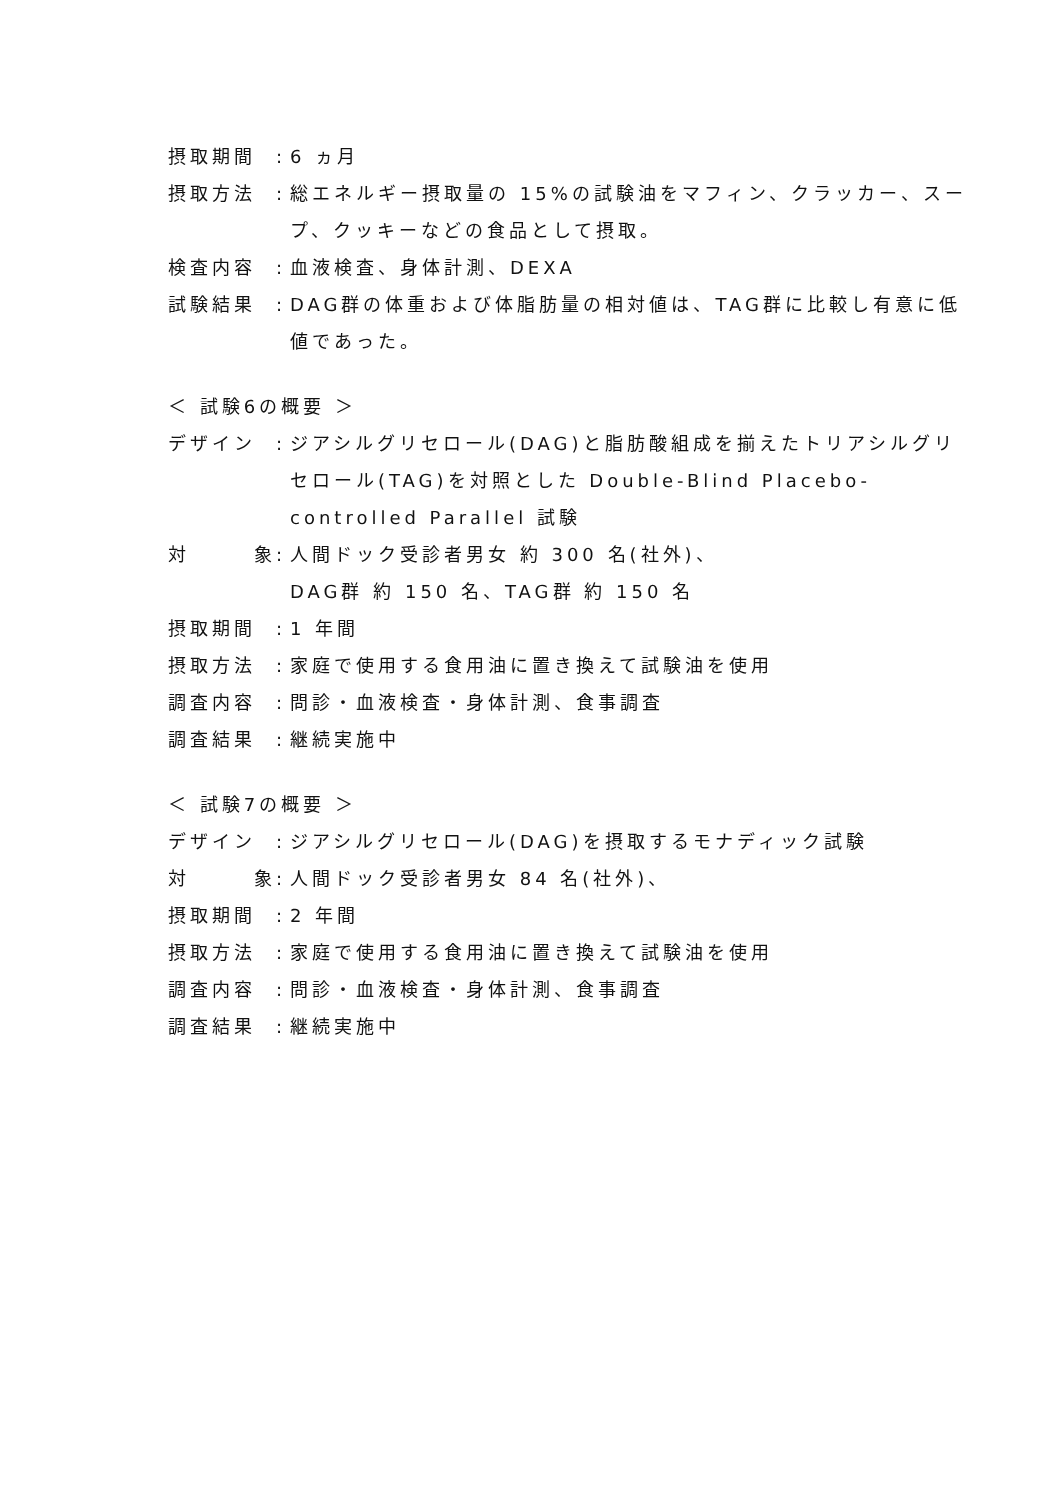摂取期間: 6 ヵ月
摂取方法: 総エネルギー摂取量の 15%の試験油をマフィン、クラッカー、スープ、クッキーなどの食品として摂取。
検査内容: 血液検査、身体計測、DEXA
試験結果: DAG群の体重および体脂肪量の相対値は、TAG群に比較し有意に低値であった。
＜ 試験6の概要 ＞
デザイン: ジアシルグリセロール(DAG)と脂肪酸組成を揃えたトリアシルグリセロール(TAG)を対照とした Double-Blind Placebo-controlled Parallel 試験
対 象: 人間ドック受診者男女 約 300 名(社外)、
DAG群 約 150 名、TAG群 約 150 名
摂取期間: 1 年間
摂取方法: 家庭で使用する食用油に置き換えて試験油を使用
調査内容: 問診・血液検査・身体計測、食事調査
調査結果: 継続実施中
＜ 試験7の概要 ＞
デザイン: ジアシルグリセロール(DAG)を摂取するモナディック試験
対 象: 人間ドック受診者男女 84 名(社外)、
摂取期間: 2 年間
摂取方法: 家庭で使用する食用油に置き換えて試験油を使用
調査内容: 問診・血液検査・身体計測、食事調査
調査結果: 継続実施中